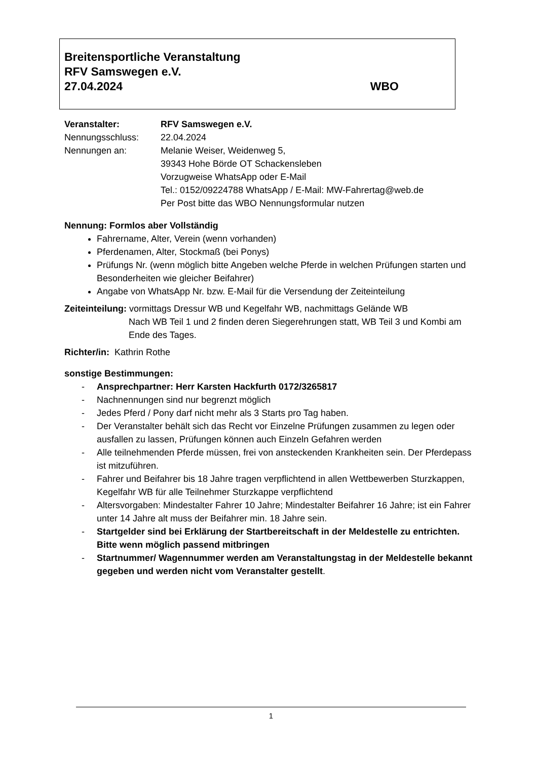Breitensportliche Veranstaltung
RFV Samswegen e.V.
27.04.2024 WBO
Veranstalter: RFV Samswegen e.V.
Nennungsschluss: 22.04.2024
Nennungen an: Melanie Weiser, Weidenweg 5,
39343 Hohe Börde OT Schackensleben
Vorzugweise WhatsApp oder E-Mail
Tel.: 0152/09224788 WhatsApp / E-Mail: MW-Fahrertag@web.de
Per Post bitte das WBO Nennungsformular nutzen
Nennung: Formlos aber Vollständig
Fahrername, Alter, Verein (wenn vorhanden)
Pferdenamen, Alter, Stockmaß (bei Ponys)
Prüfungs Nr. (wenn möglich bitte Angeben welche Pferde in welchen Prüfungen starten und Besonderheiten wie gleicher Beifahrer)
Angabe von WhatsApp Nr. bzw. E-Mail für die Versendung der Zeiteinteilung
Zeiteinteilung: vormittags Dressur WB und Kegelfahr WB, nachmittags Gelände WB
Nach WB Teil 1 und 2 finden deren Siegerehrungen statt, WB Teil 3 und Kombi am Ende des Tages.
Richter/in: Kathrin Rothe
sonstige Bestimmungen:
- Ansprechpartner: Herr Karsten Hackfurth 0172/3265817
- Nachnennungen sind nur begrenzt möglich
- Jedes Pferd / Pony darf nicht mehr als 3 Starts pro Tag haben.
- Der Veranstalter behält sich das Recht vor Einzelne Prüfungen zusammen zu legen oder ausfallen zu lassen, Prüfungen können auch Einzeln Gefahren werden
- Alle teilnehmenden Pferde müssen, frei von ansteckenden Krankheiten sein. Der Pferdepass ist mitzuführen.
- Fahrer und Beifahrer bis 18 Jahre tragen verpflichtend in allen Wettbewerben Sturzkappen, Kegelfahr WB für alle Teilnehmer Sturzkappe verpflichtend
- Altersvorgaben: Mindestalter Fahrer 10 Jahre; Mindestalter Beifahrer 16 Jahre; ist ein Fahrer unter 14 Jahre alt muss der Beifahrer min. 18 Jahre sein.
- Startgelder sind bei Erklärung der Startbereitschaft in der Meldestelle zu entrichten. Bitte wenn möglich passend mitbringen
- Startnummer/ Wagennummer werden am Veranstaltungstag in der Meldestelle bekannt gegeben und werden nicht vom Veranstalter gestellt.
1